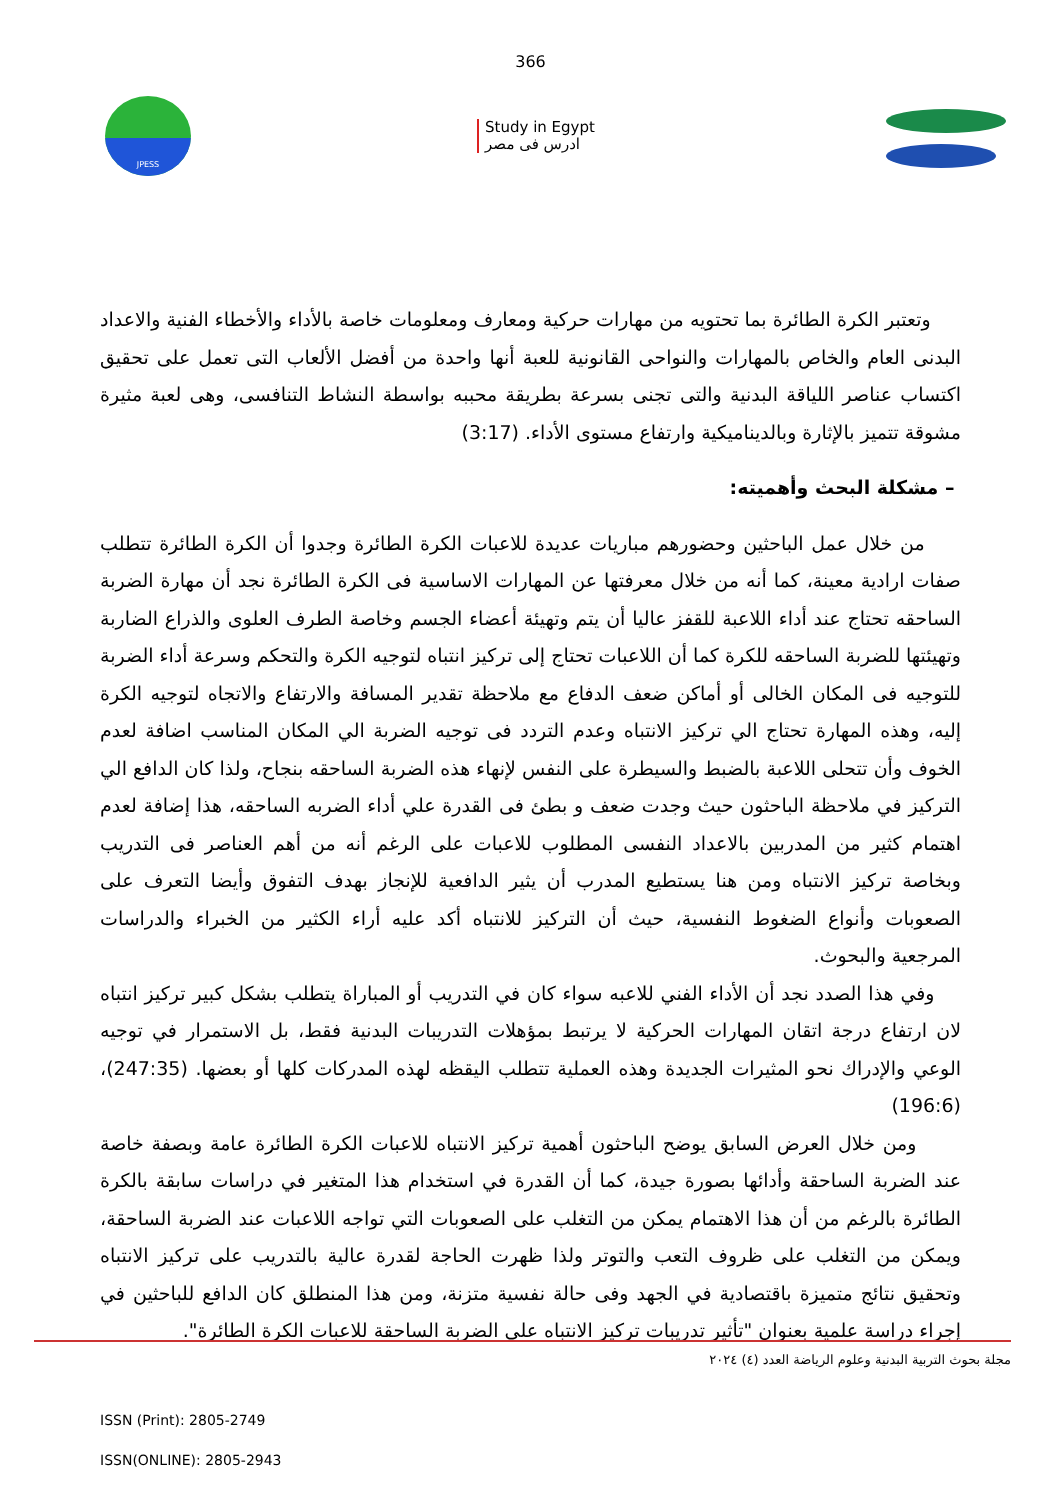366
JPESS
Study in Egypt
ادرس فى مصر
وتعتبر الكرة الطائرة بما تحتويه من مهارات حركية ومعارف ومعلومات خاصة بالأداء والأخطاء الفنية والاعداد البدنى العام والخاص بالمهارات والنواحى القانونية للعبة أنها واحدة من أفضل الألعاب التى تعمل على تحقيق اكتساب عناصر اللياقة البدنية والتى تجنى بسرعة بطريقة محببه بواسطة النشاط التنافسى، وهى لعبة مثيرة مشوقة تتميز بالإثارة وبالديناميكية وارتفاع مستوى الأداء. (3:17)
– مشكلة البحث وأهميته:
من خلال عمل الباحثين وحضورهم مباريات عديدة للاعبات الكرة الطائرة وجدوا أن الكرة الطائرة تتطلب صفات ارادية معينة، كما أنه من خلال معرفتها عن المهارات الاساسية فى الكرة الطائرة نجد أن مهارة الضربة الساحقه تحتاج عند أداء اللاعبة للقفز عاليا أن يتم وتهيئة أعضاء الجسم وخاصة الطرف العلوى والذراع الضاربة وتهيئتها للضربة الساحقه للكرة كما أن اللاعبات تحتاج إلى تركيز انتباه لتوجيه الكرة والتحكم وسرعة أداء الضربة للتوجيه فى المكان الخالى أو أماكن ضعف الدفاع مع ملاحظة تقدير المسافة والارتفاع والاتجاه لتوجيه الكرة إليه، وهذه المهارة تحتاج الي تركيز الانتباه وعدم التردد فى توجيه الضربة الي المكان المناسب اضافة لعدم الخوف وأن تتحلى اللاعبة بالضبط والسيطرة على النفس لإنهاء هذه الضربة الساحقه بنجاح، ولذا كان الدافع الي التركيز في ملاحظة الباحثون حيث وجدت ضعف و بطئ فى القدرة علي أداء الضربه الساحقه، هذا إضافة لعدم اهتمام كثير من المدربين بالاعداد النفسى المطلوب للاعبات على الرغم أنه من أهم العناصر فى التدريب وبخاصة تركيز الانتباه ومن هنا يستطيع المدرب أن يثير الدافعية للإنجاز بهدف التفوق وأيضا التعرف على الصعوبات وأنواع الضغوط النفسية، حيث أن التركيز للانتباه أكد عليه أراء الكثير من الخبراء والدراسات المرجعية والبحوث.
وفي هذا الصدد نجد أن الأداء الفني للاعبه سواء كان في التدريب أو المباراة يتطلب بشكل كبير تركيز انتباه لان ارتفاع درجة اتقان المهارات الحركية لا يرتبط بمؤهلات التدريبات البدنية فقط، بل الاستمرار في توجيه الوعي والإدراك نحو المثيرات الجديدة وهذه العملية تتطلب اليقظه لهذه المدركات كلها أو بعضها. (247:35)،(196:6)
ومن خلال العرض السابق يوضح الباحثون أهمية تركيز الانتباه للاعبات الكرة الطائرة عامة وبصفة خاصة عند الضربة الساحقة وأدائها بصورة جيدة، كما أن القدرة في استخدام هذا المتغير في دراسات سابقة بالكرة الطائرة بالرغم من أن هذا الاهتمام يمكن من التغلب على الصعوبات التي تواجه اللاعبات عند الضربة الساحقة، ويمكن من التغلب على ظروف التعب والتوتر ولذا ظهرت الحاجة لقدرة عالية بالتدريب على تركيز الانتباه وتحقيق نتائج متميزة باقتصادية في الجهد وفى حالة نفسية متزنة، ومن هذا المنطلق كان الدافع للباحثين في إجراء دراسة علمية بعنوان "تأثير تدريبات تركيز الانتباه علي الضربة الساحقة للاعبات الكرة الطائرة".
مجلة بحوث التربية البدنية وعلوم الرياضة العدد (٤) ٢٠٢٤
ISSN (Print): 2805-2749
ISSN(ONLINE): 2805-2943